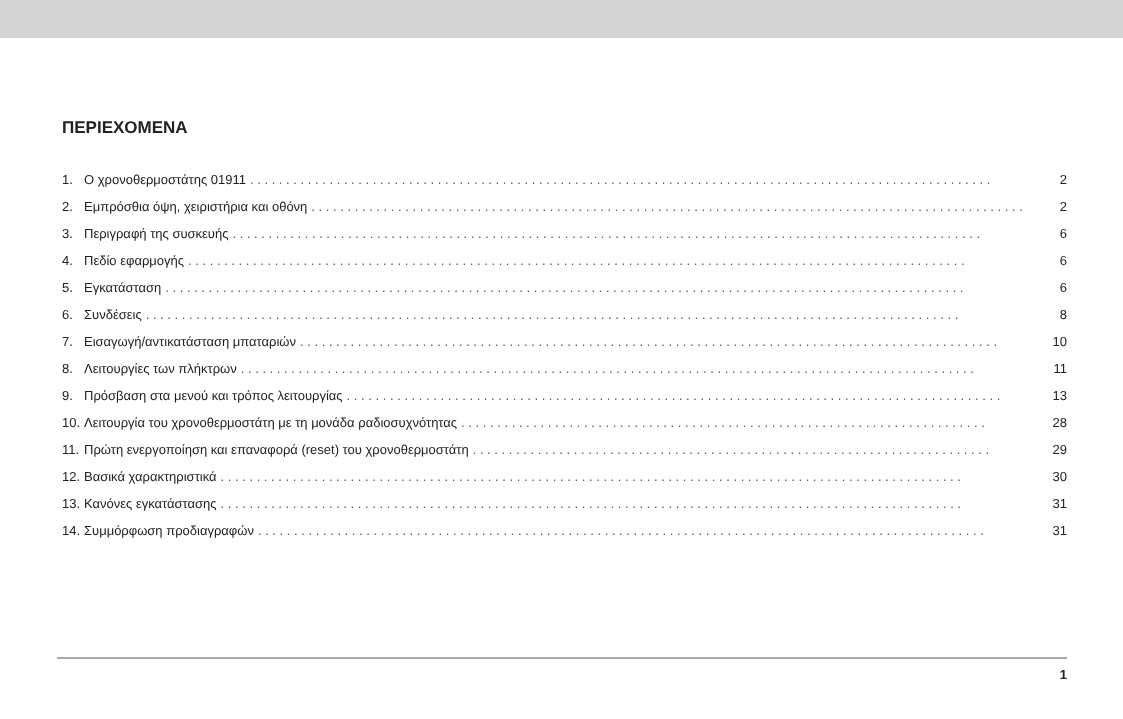ΠΕΡΙΕΧΟΜΕΝΑ
1. Ο χρονοθερμοστάτης 01911. . . . . . . . . . . . . . . . . . . . . . . . . . . . . . . . . . . . . . . . . . . . . . . . . . . . . . . . . . . . . . . . . . . . . . . . . . . . . . . . . . . . . . . . . . . . . . . . . . . . . . . 2
2. Εμπρόσθια όψη, χειριστήρια και οθόνη. . . . . . . . . . . . . . . . . . . . . . . . . . . . . . . . . . . . . . . . . . . . . . . . . . . . . . . . . . . . . . . . . . . . . . . . . . . . . . . . . . . . . . . . . . . . . . . . . . . 2
3. Περιγραφή της συσκευής. . . . . . . . . . . . . . . . . . . . . . . . . . . . . . . . . . . . . . . . . . . . . . . . . . . . . . . . . . . . . . . . . . . . . . . . . . . . . . . . . . . . . . . . . . . . . . . . . . . . . . . . 6
4. Πεδίο εφαρμογής. . . . . . . . . . . . . . . . . . . . . . . . . . . . . . . . . . . . . . . . . . . . . . . . . . . . . . . . . . . . . . . . . . . . . . . . . . . . . . . . . . . . . . . . . . . . . . . . . . . . . . . . . . . . 6
5. Εγκατάσταση. . . . . . . . . . . . . . . . . . . . . . . . . . . . . . . . . . . . . . . . . . . . . . . . . . . . . . . . . . . . . . . . . . . . . . . . . . . . . . . . . . . . . . . . . . . . . . . . . . . . . . . . . . . . . . . 6
6. Συνδέσεις. . . . . . . . . . . . . . . . . . . . . . . . . . . . . . . . . . . . . . . . . . . . . . . . . . . . . . . . . . . . . . . . . . . . . . . . . . . . . . . . . . . . . . . . . . . . . . . . . . . . . . . . . . . . . . . . . 8
7. Εισαγωγή/αντικατάσταση μπαταριών. . . . . . . . . . . . . . . . . . . . . . . . . . . . . . . . . . . . . . . . . . . . . . . . . . . . . . . . . . . . . . . . . . . . . . . . . . . . . . . . . . . . . . . . . . . . . . . . . 10
8. Λειτουργίες των πλήκτρων. . . . . . . . . . . . . . . . . . . . . . . . . . . . . . . . . . . . . . . . . . . . . . . . . . . . . . . . . . . . . . . . . . . . . . . . . . . . . . . . . . . . . . . . . . . . . . . . . . . . . . 11
9. Πρόσβαση στα μενού και τρόπος λειτουργίας. . . . . . . . . . . . . . . . . . . . . . . . . . . . . . . . . . . . . . . . . . . . . . . . . . . . . . . . . . . . . . . . . . . . . . . . . . . . . . . . . . . . . . . . . . . 13
10. Λειτουργία του χρονοθερμοστάτη με τη μονάδα ραδιοσυχνότητας. . . . . . . . . . . . . . . . . . . . . . . . . . . . . . . . . . . . . . . . . . . . . . . . . . . . . . . . . . . . . . . . . . . . . . . . . 28
11. Πρώτη ενεργοποίηση και επαναφορά (reset) του χρονοθερμοστάτη. . . . . . . . . . . . . . . . . . . . . . . . . . . . . . . . . . . . . . . . . . . . . . . . . . . . . . . . . . . . . . . . . . . . . . . . 29
12. Βασικά χαρακτηριστικά. . . . . . . . . . . . . . . . . . . . . . . . . . . . . . . . . . . . . . . . . . . . . . . . . . . . . . . . . . . . . . . . . . . . . . . . . . . . . . . . . . . . . . . . . . . . . . . . . . . . . . . 30
13. Κανόνες εγκατάστασης. . . . . . . . . . . . . . . . . . . . . . . . . . . . . . . . . . . . . . . . . . . . . . . . . . . . . . . . . . . . . . . . . . . . . . . . . . . . . . . . . . . . . . . . . . . . . . . . . . . . . . . 31
14. Συμμόρφωση προδιαγραφών. . . . . . . . . . . . . . . . . . . . . . . . . . . . . . . . . . . . . . . . . . . . . . . . . . . . . . . . . . . . . . . . . . . . . . . . . . . . . . . . . . . . . . . . . . . . . . . . . . . . . 31
1